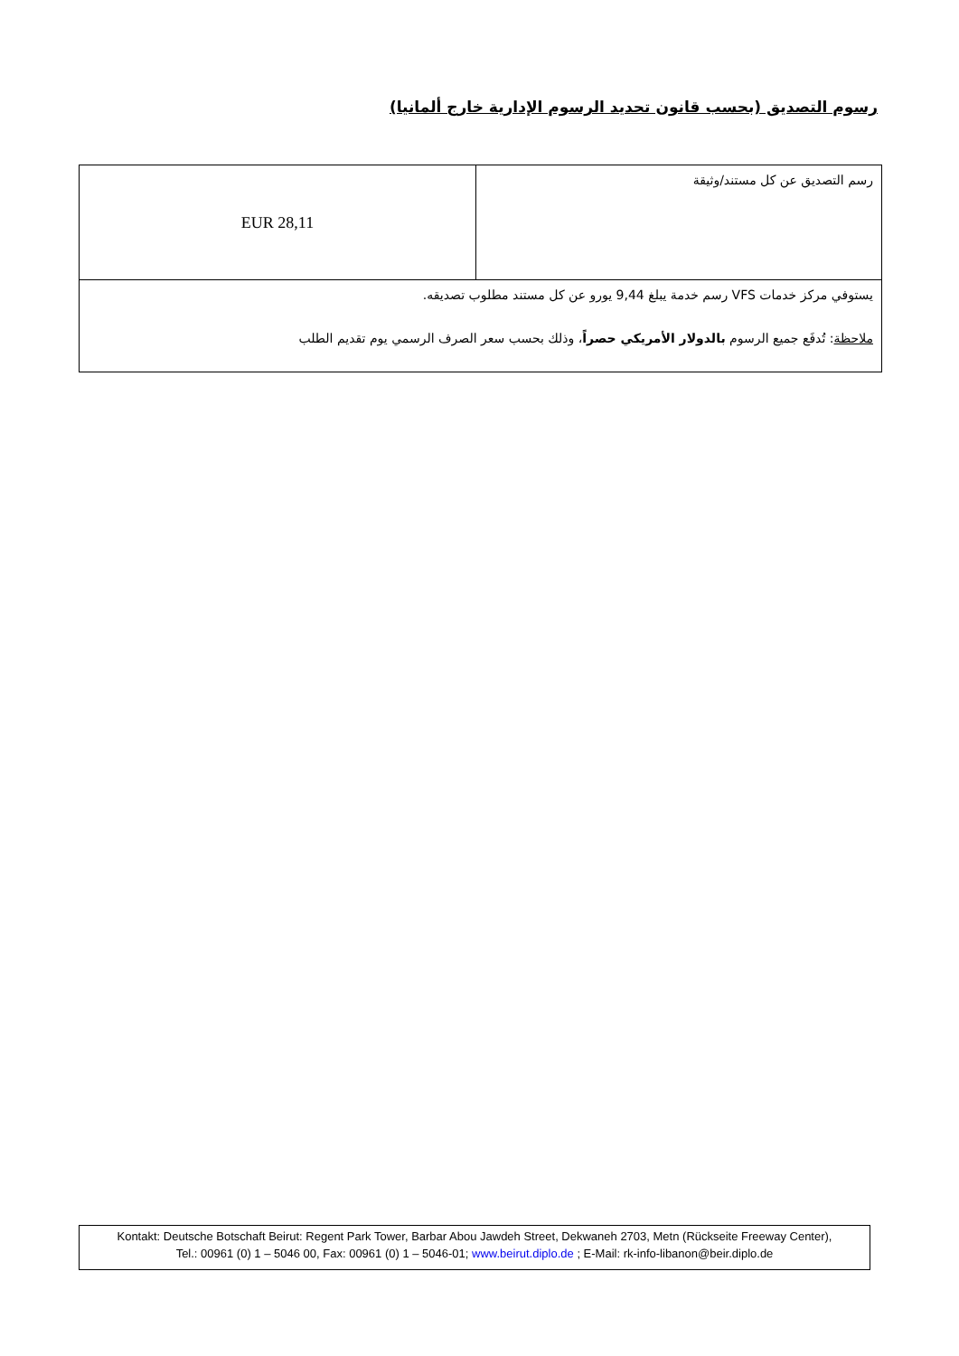رسوم التصديق (بحسب قانون تحديد الرسوم الإدارية خارج ألمانيا)
| رسم التصديق عن كل مستند/وثيقة | 28,11 EUR |
| يستوفي مركز خدمات VFS رسم خدمة يبلغ 9,44 يورو عن كل مستند مطلوب تصديقه. ملاحظة : تُدفَع جميع الرسوم بالدولار الأمريكي حصراً ، وذلك بحسب سعر الصرف الرسمي يوم تقديم الطلب | |
Kontakt: Deutsche Botschaft Beirut: Regent Park Tower, Barbar Abou Jawdeh Street, Dekwaneh 2703, Metn (Rückseite Freeway Center),
Tel.: 00961 (0) 1 – 5046 00, Fax: 00961 (0) 1 – 5046-01; www.beirut.diplo.de ; E-Mail: rk-info-libanon@beir.diplo.de